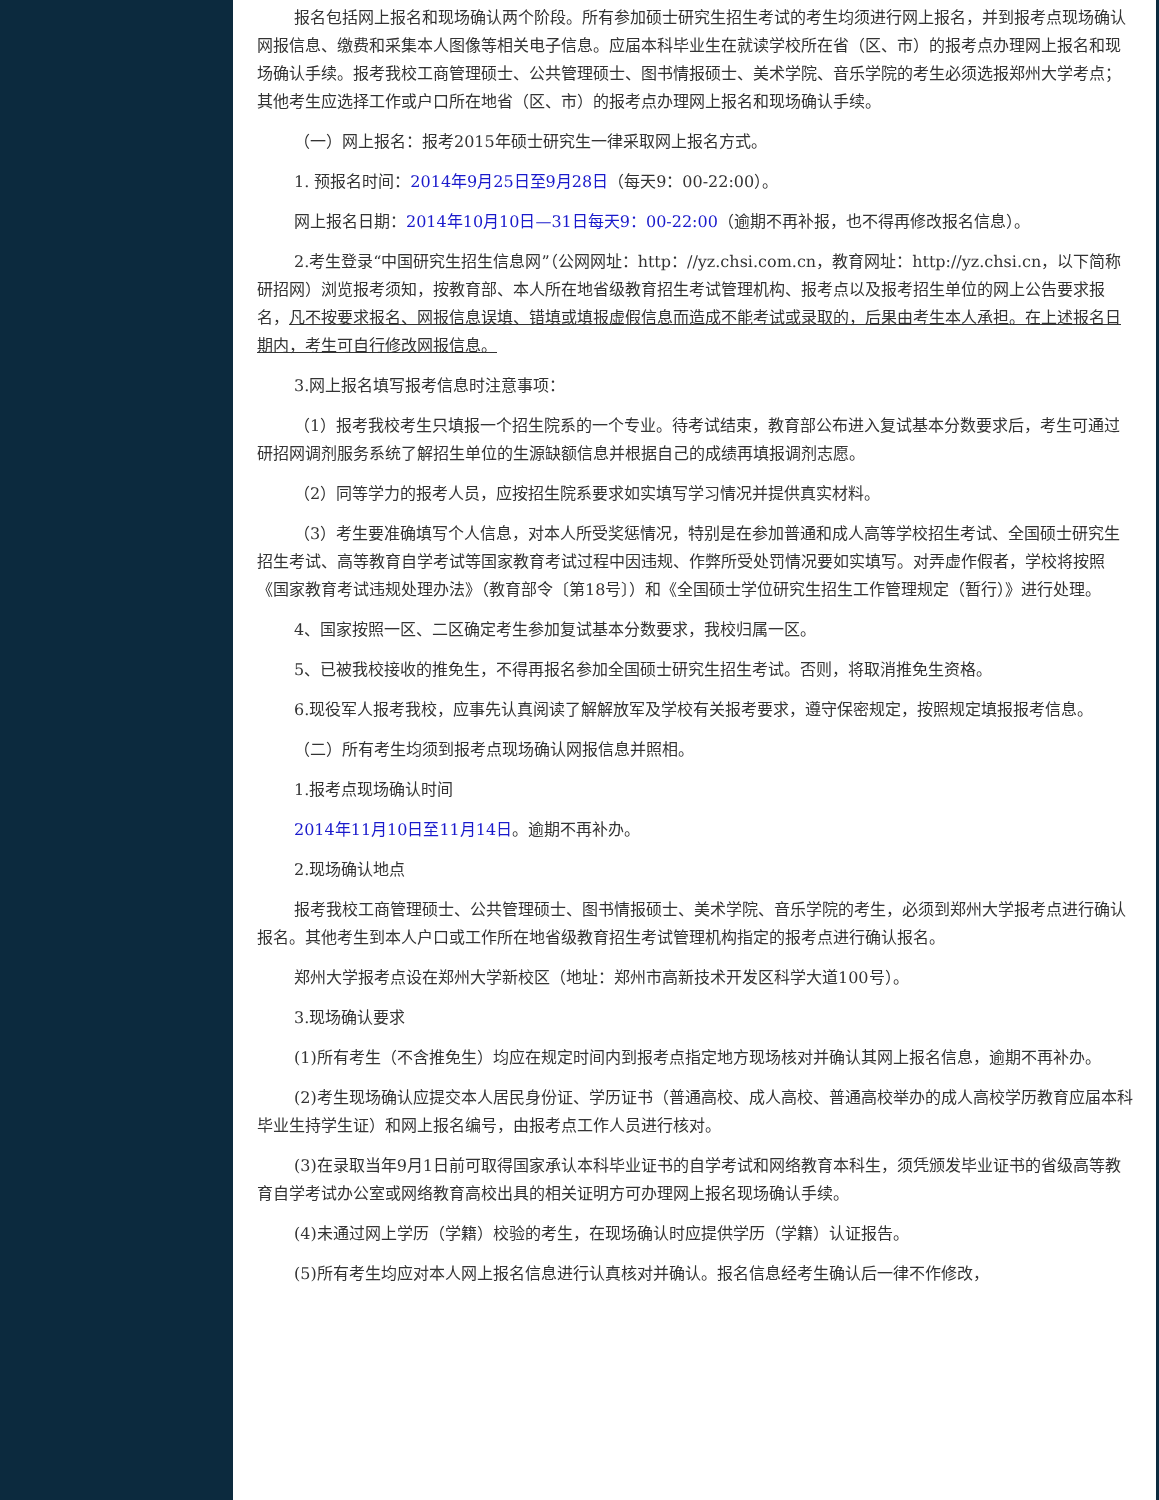报名包括网上报名和现场确认两个阶段。所有参加硕士研究生招生考试的考生均须进行网上报名，并到报考点现场确认网报信息、缴费和采集本人图像等相关电子信息。应届本科毕业生在就读学校所在省（区、市）的报考点办理网上报名和现场确认手续。报考我校工商管理硕士、公共管理硕士、图书情报硕士、美术学院、音乐学院的考生必须选报郑州大学考点；其他考生应选择工作或户口所在地省（区、市）的报考点办理网上报名和现场确认手续。
（一）网上报名：报考2015年硕士研究生一律采取网上报名方式。
1. 预报名时间：2014年9月25日至9月28日（每天9：00-22:00）。
网上报名日期：2014年10月10日—31日每天9：00-22:00（逾期不再补报，也不得再修改报名信息）。
2.考生登录“中国研究生招生信息网”（公网网址：http：//yz.chsi.com.cn，教育网址：http://yz.chsi.cn，以下简称研招网）浏览报考须知，按教育部、本人所在地省级教育招生考试管理机构、报考点以及报考招生单位的网上公告要求报名，凡不按要求报名、网报信息误填、错填或填报虚假信息而造成不能考试或录取的，后果由考生本人承担。在上述报名日期内，考生可自行修改网报信息。
3.网上报名填写报考信息时注意事项：
（1）报考我校考生只填报一个招生院系的一个专业。待考试结束，教育部公布进入复试基本分数要求后，考生可通过研招网调剂服务系统了解招生单位的生源缺额信息并根据自己的成绩再填报调剂志愿。
（2）同等学力的报考人员，应按招生院系要求如实填写学习情况并提供真实材料。
（3）考生要准确填写个人信息，对本人所受奖惩情况，特别是在参加普通和成人高等学校招生考试、全国硕士研究生招生考试、高等教育自学考试等国家教育考试过程中因违规、作弊所受处罚情况要如实填写。对弄虚作假者，学校将按照《国家教育考试违规处理办法》（教育部令〔第18号〕）和《全国硕士学位研究生招生工作管理规定（暂行）》进行处理。
4、国家按照一区、二区确定考生参加复试基本分数要求，我校归属一区。
5、已被我校接收的推免生，不得再报名参加全国硕士研究生招生考试。否则，将取消推免生资格。
6.现役军人报考我校，应事先认真阅读了解解放军及学校有关报考要求，遵守保密规定，按照规定填报报考信息。
（二）所有考生均须到报考点现场确认网报信息并照相。
1.报考点现场确认时间
2014年11月10日至11月14日。逾期不再补办。
2.现场确认地点
报考我校工商管理硕士、公共管理硕士、图书情报硕士、美术学院、音乐学院的考生，必须到郑州大学报考点进行确认报名。其他考生到本人户口或工作所在地省级教育招生考试管理机构指定的报考点进行确认报名。
郑州大学报考点设在郑州大学新校区（地址：郑州市高新技术开发区科学大道100号）。
3.现场确认要求
(1)所有考生（不含推免生）均应在规定时间内到报考点指定地方现场核对并确认其网上报名信息，逾期不再补办。
(2)考生现场确认应提交本人居民身份证、学历证书（普通高校、成人高校、普通高校举办的成人高校学历教育应届本科毕业生持学生证）和网上报名编号，由报考点工作人员进行核对。
(3)在录取当年9月1日前可取得国家承认本科毕业证书的自学考试和网络教育本科生，须凭颁发毕业证书的省级高等教育自学考试办公室或网络教育高校出具的相关证明方可办理网上报名现场确认手续。
(4)未通过网上学历（学籍）校验的考生，在现场确认时应提供学历（学籍）认证报告。
(5)所有考生均应对本人网上报名信息进行认真核对并确认。报名信息经考生确认后一律不作修改，